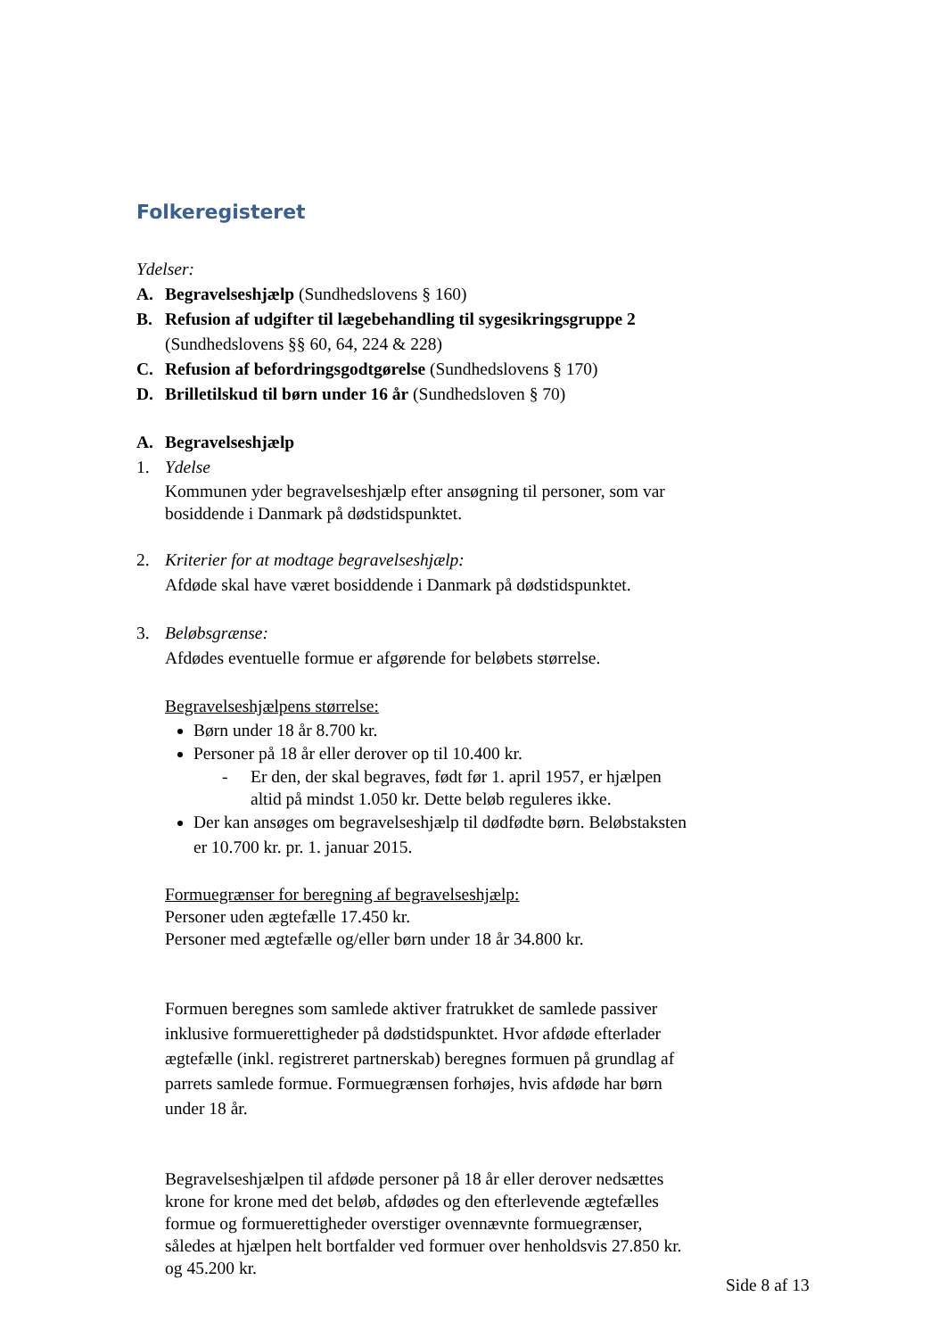Folkeregisteret
Ydelser:
A. Begravelseshjælp (Sundhedslovens § 160)
B. Refusion af udgifter til lægebehandling til sygesikringsgruppe 2 (Sundhedslovens §§ 60, 64, 224 & 228)
C. Refusion af befordringsgodtgørelse (Sundhedslovens § 170)
D. Brilletilskud til børn under 16 år (Sundhedsloven § 70)
A. Begravelseshjælp
1. Ydelse
Kommunen yder begravelseshjælp efter ansøgning til personer, som var bosiddende i Danmark på dødstidspunktet.
2. Kriterier for at modtage begravelseshjælp:
Afdøde skal have været bosiddende i Danmark på dødstidspunktet.
3. Beløbsgrænse:
Afdødes eventuelle formue er afgørende for beløbets størrelse.
Begravelseshjælpens størrelse:
Børn under 18 år 8.700 kr.
Personer på 18 år eller derover op til 10.400 kr.
- Er den, der skal begraves, født før 1. april 1957, er hjælpen altid på mindst 1.050 kr. Dette beløb reguleres ikke.
Der kan ansøges om begravelseshjælp til dødfødte børn. Beløbstaksten er 10.700 kr. pr. 1. januar 2015.
Formuegrænser for beregning af begravelseshjælp:
Personer uden ægtefælle 17.450 kr.
Personer med ægtefælle og/eller børn under 18 år 34.800 kr.
Formuen beregnes som samlede aktiver fratrukket de samlede passiver inklusive formuerettigheder på dødstidspunktet. Hvor afdøde efterlader ægtefælle (inkl. registreret partnerskab) beregnes formuen på grundlag af parrets samlede formue. Formuegrænsen forhøjes, hvis afdøde har børn under 18 år.
Begravelseshjælpen til afdøde personer på 18 år eller derover nedsættes krone for krone med det beløb, afdødes og den efterlevende ægtefælles formue og formuerettigheder overstiger ovennævnte formuegrænser, således at hjælpen helt bortfalder ved formuer over henholdsvis 27.850 kr. og 45.200 kr.
Side 8 af 13